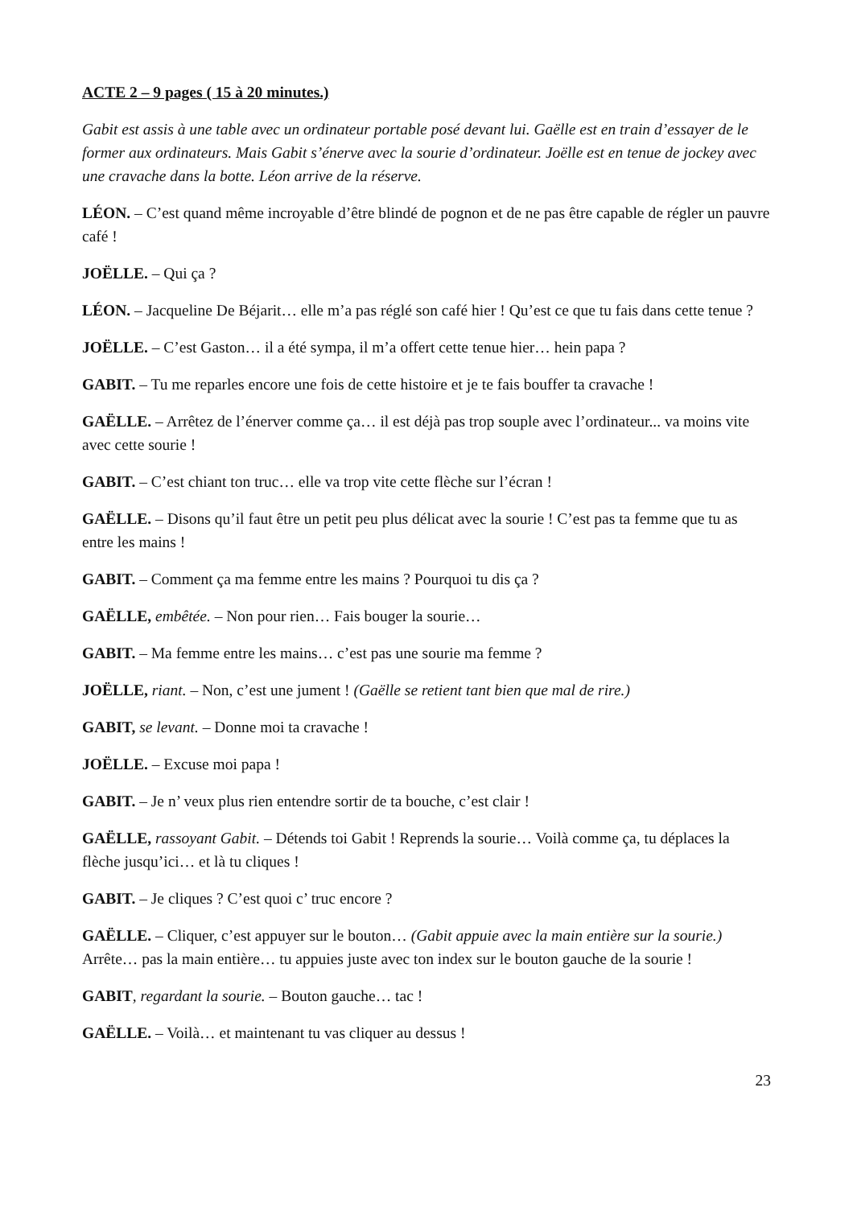ACTE 2 – 9 pages ( 15 à 20 minutes.)
Gabit est assis à une table avec un ordinateur portable posé devant lui. Gaëlle est en train d’essayer de le former aux ordinateurs. Mais Gabit s’énerve avec la sourie d’ordinateur. Joëlle est en tenue de jockey avec une cravache dans la botte. Léon arrive de la réserve.
LÉON. – C’est quand même incroyable d’être blindé de pognon et de ne pas être capable de régler un pauvre café !
JOËLLE. – Qui ça ?
LÉON. – Jacqueline De Béjarit… elle m’a pas réglé son café hier ! Qu’est ce que tu fais dans cette tenue ?
JOËLLE. – C’est Gaston… il a été sympa, il m’a offert cette tenue hier… hein papa ?
GABIT. – Tu me reparles encore une fois de cette histoire et je te fais bouffer ta cravache !
GAËLLE. – Arrêtez de l’énerver comme ça… il est déjà pas trop souple avec l’ordinateur... va moins vite avec cette sourie !
GABIT. – C’est chiant ton truc… elle va trop vite cette flèche sur l’écran !
GAËLLE. – Disons qu’il faut être un petit peu plus délicat avec la sourie ! C’est pas ta femme que tu as entre les mains !
GABIT. – Comment ça ma femme entre les mains ? Pourquoi tu dis ça ?
GAËLLE, embêtée. – Non pour rien… Fais bouger la sourie…
GABIT. – Ma femme entre les mains… c’est pas une sourie ma femme ?
JOËLLE, riant. – Non, c’est une jument ! (Gaëlle se retient tant bien que mal de rire.)
GABIT, se levant. – Donne moi ta cravache !
JOËLLE. – Excuse moi papa !
GABIT. – Je n’ veux plus rien entendre sortir de ta bouche, c’est clair !
GAËLLE, rassoyant Gabit. – Détends toi Gabit ! Reprends la sourie… Voilà comme ça, tu déplaces la flèche jusqu’ici… et là tu cliques !
GABIT. – Je cliques ? C’est quoi c’ truc encore ?
GAËLLE. – Cliquer, c’est appuyer sur le bouton… (Gabit appuie avec la main entière sur la sourie.) Arrête… pas la main entière… tu appuies juste avec ton index sur le bouton gauche de la sourie !
GABIT, regardant la sourie. – Bouton gauche… tac !
GAËLLE. – Voilà… et maintenant tu vas cliquer au dessus !
23